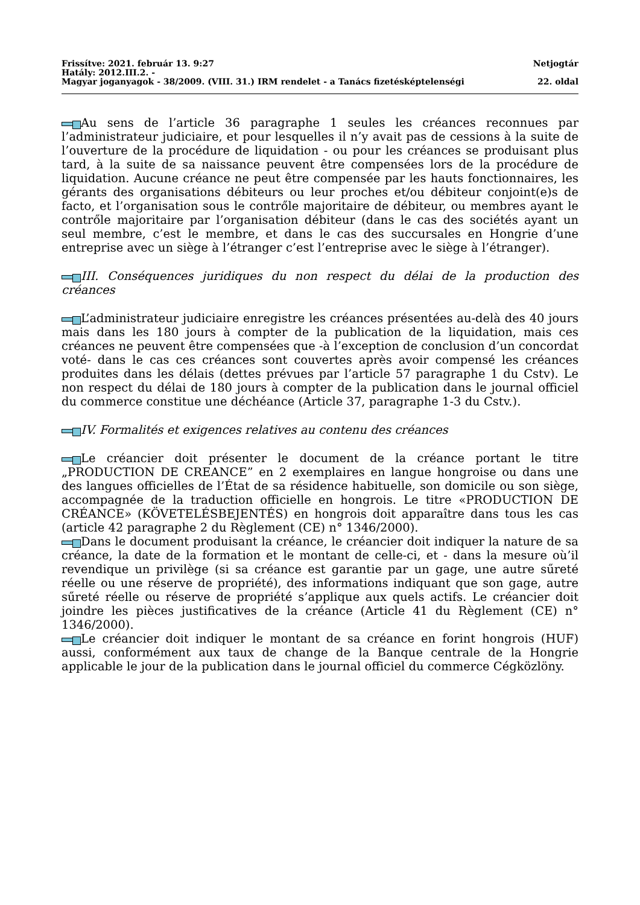Frissítve: 2021. február 13. 9:27 Netjogtár
Hatály: 2012.III.2. -
Magyar joganyagok - 38/2009. (VIII. 31.) IRM rendelet - a Tanács fizetésképtelenségi 22. oldal
Au sens de l’article 36 paragraphe 1 seules les créances reconnues par l’administrateur judiciaire, et pour lesquelles il n’y avait pas de cessions à la suite de l’ouverture de la procédure de liquidation - ou pour les créances se produisant plus tard, à la suite de sa naissance peuvent être compensées lors de la procédure de liquidation. Aucune créance ne peut être compensée par les hauts fonctionnaires, les gérants des organisations débiteurs ou leur proches et/ou débiteur conjoint(e)s de facto, et l’organisation sous le contrőle majoritaire de débiteur, ou membres ayant le contrőle majoritaire par l’organisation débiteur (dans le cas des sociétés ayant un seul membre, c’est le membre, et dans le cas des succursales en Hongrie d’une entreprise avec un siège à l’étranger c’est l’entreprise avec le siège à l’étranger).
III. Conséquences juridiques du non respect du délai de la production des créances
L’administrateur judiciaire enregistre les créances présentées au-delà des 40 jours mais dans les 180 jours à compter de la publication de la liquidation, mais ces créances ne peuvent être compensées que -à l’exception de conclusion d’un concordat voté- dans le cas ces créances sont couvertes après avoir compensé les créances produites dans les délais (dettes prévues par l’article 57 paragraphe 1 du Cstv). Le non respect du délai de 180 jours à compter de la publication dans le journal officiel du commerce constitue une déchéance (Article 37, paragraphe 1-3 du Cstv.).
IV. Formalités et exigences relatives au contenu des créances
Le créancier doit présenter le document de la créance portant le titre „PRODUCTION DE CREANCE” en 2 exemplaires en langue hongroise ou dans une des langues officielles de l’État de sa résidence habituelle, son domicile ou son siège, accompagnée de la traduction officielle en hongrois. Le titre «PRODUCTION DE CRÉANCE» (KÖVETELÉSBEJENTÉS) en hongrois doit apparaître dans tous les cas (article 42 paragraphe 2 du Règlement (CE) n° 1346/2000).
Dans le document produisant la créance, le créancier doit indiquer la nature de sa créance, la date de la formation et le montant de celle-ci, et - dans la mesure où’il revendique un privilège (si sa créance est garantie par un gage, une autre sűreté réelle ou une réserve de propriété), des informations indiquant que son gage, autre sűreté réelle ou réserve de propriété s’applique aux quels actifs. Le créancier doit joindre les pièces justificatives de la créance (Article 41 du Règlement (CE) n° 1346/2000).
Le créancier doit indiquer le montant de sa créance en forint hongrois (HUF) aussi, conformément aux taux de change de la Banque centrale de la Hongrie applicable le jour de la publication dans le journal officiel du commerce Cégközlöny.